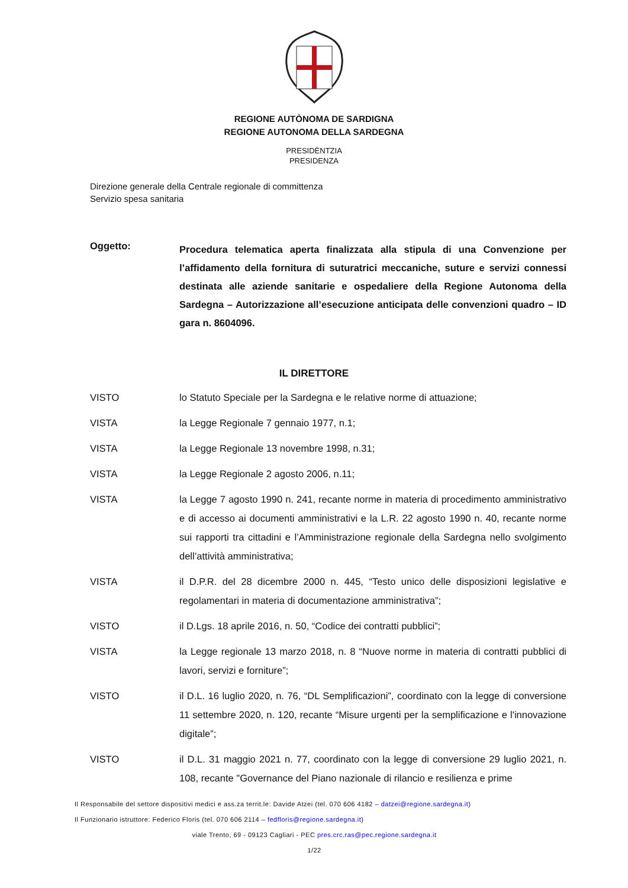REGIONE AUTÒNOMA DE SARDIGNA
REGIONE AUTONOMA DELLA SARDEGNA
PRESIDÈNTZIA
PRESIDENZA
Direzione generale della Centrale regionale di committenza
Servizio spesa sanitaria
Oggetto:
Procedura telematica aperta finalizzata alla stipula di una Convenzione per l’affidamento della fornitura di suturatrici meccaniche, suture e servizi connessi destinata alle aziende sanitarie e ospedaliere della Regione Autonoma della Sardegna – Autorizzazione all’esecuzione anticipata delle convenzioni quadro – ID gara n. 8604096.
IL DIRETTORE
VISTO lo Statuto Speciale per la Sardegna e le relative norme di attuazione;
VISTA la Legge Regionale 7 gennaio 1977, n.1;
VISTA la Legge Regionale 13 novembre 1998, n.31;
VISTA la Legge Regionale 2 agosto 2006, n.11;
VISTA la Legge 7 agosto 1990 n. 241, recante norme in materia di procedimento amministrativo e di accesso ai documenti amministrativi e la L.R. 22 agosto 1990 n. 40, recante norme sui rapporti tra cittadini e l’Amministrazione regionale della Sardegna nello svolgimento dell’attività amministrativa;
VISTA il D.P.R. del 28 dicembre 2000 n. 445, “Testo unico delle disposizioni legislative e regolamentari in materia di documentazione amministrativa”;
VISTO il D.Lgs. 18 aprile 2016, n. 50, “Codice dei contratti pubblici”;
VISTA la Legge regionale 13 marzo 2018, n. 8 “Nuove norme in materia di contratti pubblici di lavori, servizi e forniture”;
VISTO il D.L. 16 luglio 2020, n. 76, “DL Semplificazioni”, coordinato con la legge di conversione 11 settembre 2020, n. 120, recante “Misure urgenti per la semplificazione e l'innovazione digitale”;
VISTO il D.L. 31 maggio 2021 n. 77, coordinato con la legge di conversione 29 luglio 2021, n. 108, recante "Governance del Piano nazionale di rilancio e resilienza e prime
Il Responsabile del settore dispositivi medici e ass.za territ.le: Davide Atzei (tel. 070 606 4182 – datzei@regione.sardegna.it)
Il Funzionario istruttore: Federico Floris (tel. 070 606 2114 – fedfloris@regione.sardegna.it)
viale Trento, 69 - 09123 Cagliari - PEC pres.crc.ras@pec.regione.sardegna.it
1/22